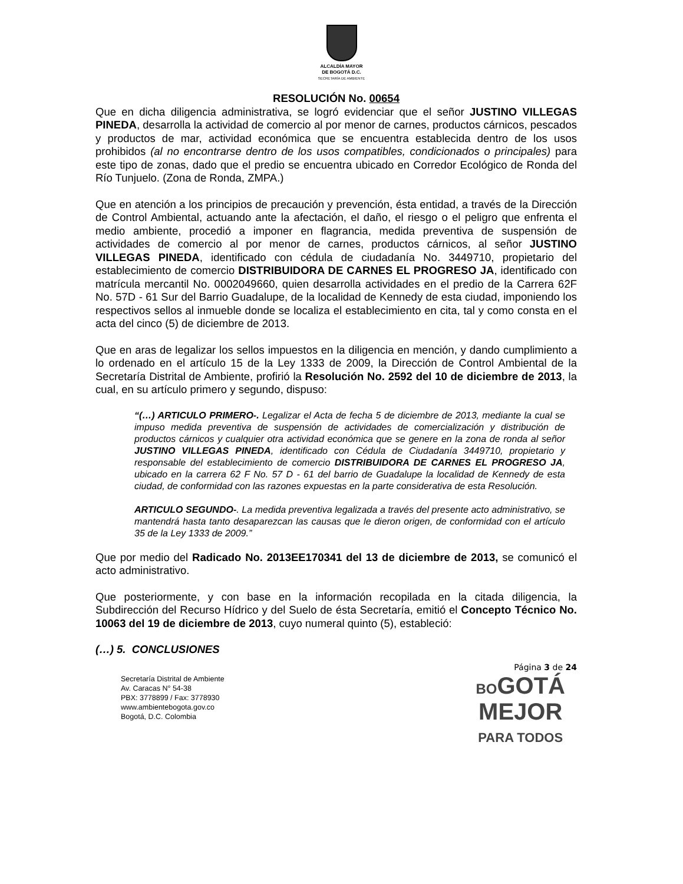ALCALDÍA MAYOR
DE BOGOTÁ D.C.
SECRETARÍA DE AMBIENTE
RESOLUCIÓN No. 00654
Que en dicha diligencia administrativa, se logró evidenciar que el señor JUSTINO VILLEGAS PINEDA, desarrolla la actividad de comercio al por menor de carnes, productos cárnicos, pescados y productos de mar, actividad económica que se encuentra establecida dentro de los usos prohibidos (al no encontrarse dentro de los usos compatibles, condicionados o principales) para este tipo de zonas, dado que el predio se encuentra ubicado en Corredor Ecológico de Ronda del Río Tunjuelo. (Zona de Ronda, ZMPA.)
Que en atención a los principios de precaución y prevención, ésta entidad, a través de la Dirección de Control Ambiental, actuando ante la afectación, el daño, el riesgo o el peligro que enfrenta el medio ambiente, procedió a imponer en flagrancia, medida preventiva de suspensión de actividades de comercio al por menor de carnes, productos cárnicos, al señor JUSTINO VILLEGAS PINEDA, identificado con cédula de ciudadanía No. 3449710, propietario del establecimiento de comercio DISTRIBUIDORA DE CARNES EL PROGRESO JA, identificado con matrícula mercantil No. 0002049660, quien desarrolla actividades en el predio de la Carrera 62F No. 57D - 61 Sur del Barrio Guadalupe, de la localidad de Kennedy de esta ciudad, imponiendo los respectivos sellos al inmueble donde se localiza el establecimiento en cita, tal y como consta en el acta del cinco (5) de diciembre de 2013.
Que en aras de legalizar los sellos impuestos en la diligencia en mención, y dando cumplimiento a lo ordenado en el artículo 15 de la Ley 1333 de 2009, la Dirección de Control Ambiental de la Secretaría Distrital de Ambiente, profirió la Resolución No. 2592 del 10 de diciembre de 2013, la cual, en su artículo primero y segundo, dispuso:
“(…) ARTICULO PRIMERO-. Legalizar el Acta de fecha 5 de diciembre de 2013, mediante la cual se impuso medida preventiva de suspensión de actividades de comercialización y distribución de productos cárnicos y cualquier otra actividad económica que se genere en la zona de ronda al señor JUSTINO VILLEGAS PINEDA, identificado con Cédula de Ciudadanía 3449710, propietario y responsable del establecimiento de comercio DISTRIBUIDORA DE CARNES EL PROGRESO JA, ubicado en la carrera 62 F No. 57 D - 61 del barrio de Guadalupe la localidad de Kennedy de esta ciudad, de conformidad con las razones expuestas en la parte considerativa de esta Resolución.
ARTICULO SEGUNDO-. La medida preventiva legalizada a través del presente acto administrativo, se mantendrá hasta tanto desaparezcan las causas que le dieron origen, de conformidad con el artículo 35 de la Ley 1333 de 2009.”
Que por medio del Radicado No. 2013EE170341 del 13 de diciembre de 2013, se comunicó el acto administrativo.
Que posteriormente, y con base en la información recopilada en la citada diligencia, la Subdirección del Recurso Hídrico y del Suelo de ésta Secretaría, emitió el Concepto Técnico No. 10063 del 19 de diciembre de 2013, cuyo numeral quinto (5), estableció:
(…) 5. CONCLUSIONES
Página 3 de 24
Secretaría Distrital de Ambiente
Av. Caracas N° 54-38
PBX: 3778899 / Fax: 3778930
www.ambientebogota.gov.co
Bogotá, D.C. Colombia
BOGOTÁ
MEJOR
PARA TODOS